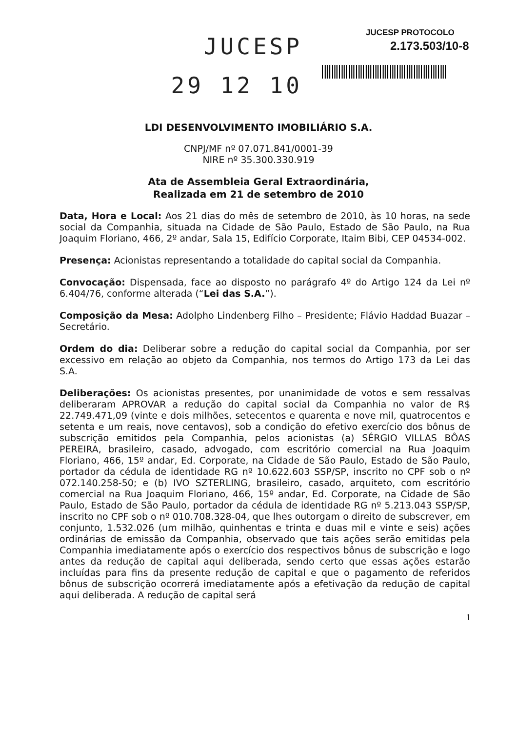JUCESP
29 12 10
JUCESP PROTOCOLO
2.173.503/10-8
LDI DESENVOLVIMENTO IMOBILIÁRIO S.A.
CNPJ/MF nº 07.071.841/0001-39
NIRE nº 35.300.330.919
Ata de Assembleia Geral Extraordinária,
Realizada em 21 de setembro de 2010
Data, Hora e Local: Aos 21 dias do mês de setembro de 2010, às 10 horas, na sede social da Companhia, situada na Cidade de São Paulo, Estado de São Paulo, na Rua Joaquim Floriano, 466, 2º andar, Sala 15, Edifício Corporate, Itaim Bibi, CEP 04534-002.
Presença: Acionistas representando a totalidade do capital social da Companhia.
Convocação: Dispensada, face ao disposto no parágrafo 4º do Artigo 124 da Lei nº 6.404/76, conforme alterada (“Lei das S.A.”).
Composição da Mesa: Adolpho Lindenberg Filho – Presidente; Flávio Haddad Buazar – Secretário.
Ordem do dia: Deliberar sobre a redução do capital social da Companhia, por ser excessivo em relação ao objeto da Companhia, nos termos do Artigo 173 da Lei das S.A.
Deliberações: Os acionistas presentes, por unanimidade de votos e sem ressalvas deliberaram APROVAR a redução do capital social da Companhia no valor de R$ 22.749.471,09 (vinte e dois milhões, setecentos e quarenta e nove mil, quatrocentos e setenta e um reais, nove centavos), sob a condição do efetivo exercício dos bônus de subscrição emitidos pela Companhia, pelos acionistas (a) SÉRGIO VILLAS BÔAS PEREIRA, brasileiro, casado, advogado, com escritório comercial na Rua Joaquim Floriano, 466, 15º andar, Ed. Corporate, na Cidade de São Paulo, Estado de São Paulo, portador da cédula de identidade RG nº 10.622.603 SSP/SP, inscrito no CPF sob o nº 072.140.258-50; e (b) IVO SZTERLING, brasileiro, casado, arquiteto, com escritório comercial na Rua Joaquim Floriano, 466, 15º andar, Ed. Corporate, na Cidade de São Paulo, Estado de São Paulo, portador da cédula de identidade RG nº 5.213.043 SSP/SP, inscrito no CPF sob o nº 010.708.328-04, que lhes outorgam o direito de subscrever, em conjunto, 1.532.026 (um milhão, quinhentas e trinta e duas mil e vinte e seis) ações ordinárias de emissão da Companhia, observado que tais ações serão emitidas pela Companhia imediatamente após o exercício dos respectivos bônus de subscrição e logo antes da redução de capital aqui deliberada, sendo certo que essas ações estarão incluídas para fins da presente redução de capital e que o pagamento de referidos bônus de subscrição ocorrerá imediatamente após a efetivação da redução de capital aqui deliberada. A redução de capital será
1